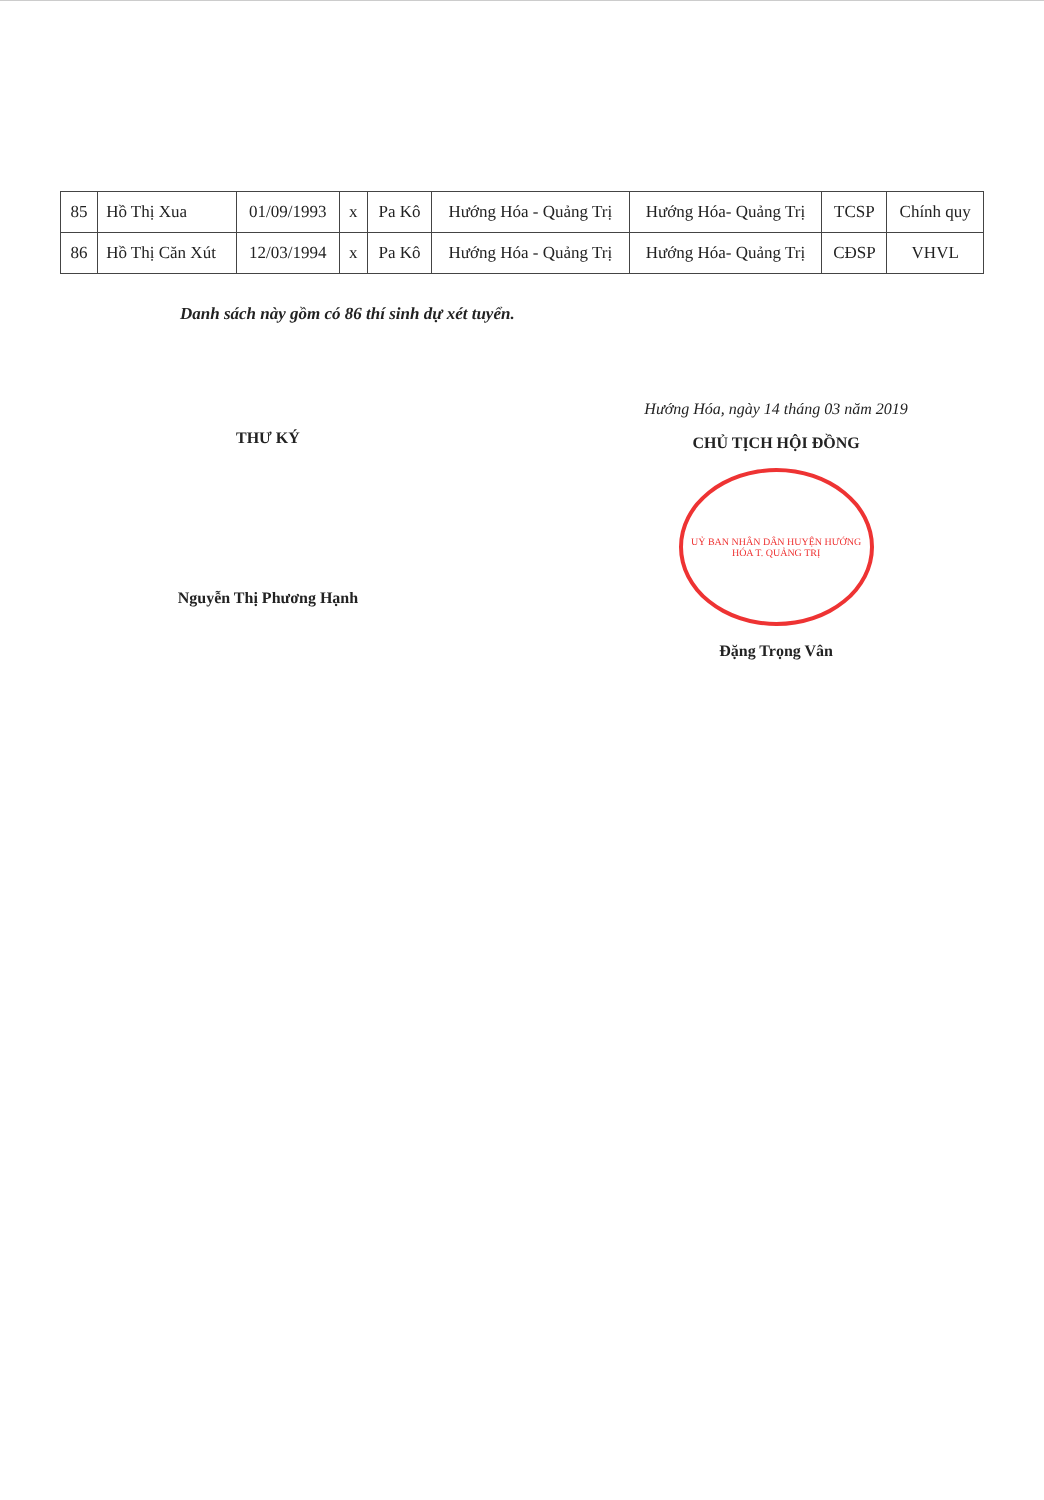| 85 | Hồ Thị Xua | 01/09/1993 | x | Pa Kô | Hướng Hóa - Quảng Trị | Hướng Hóa- Quảng Trị | TCSP | Chính quy |
| 86 | Hồ Thị Căn Xút | 12/03/1994 | x | Pa Kô | Hướng Hóa - Quảng Trị | Hướng Hóa- Quảng Trị | CĐSP | VHVL |
Danh sách này gồm có 86 thí sinh dự xét tuyển.
THƯ KÝ
Nguyễn Thị Phương Hạnh
Hướng Hóa, ngày 14 tháng 03 năm 2019
CHỦ TỊCH HỘI ĐỒNG
UỶ BAN NHÂN DÂN HUYỆN HƯỚNG HÓA T. QUẢNG TRỊ
Đặng Trọng Vân